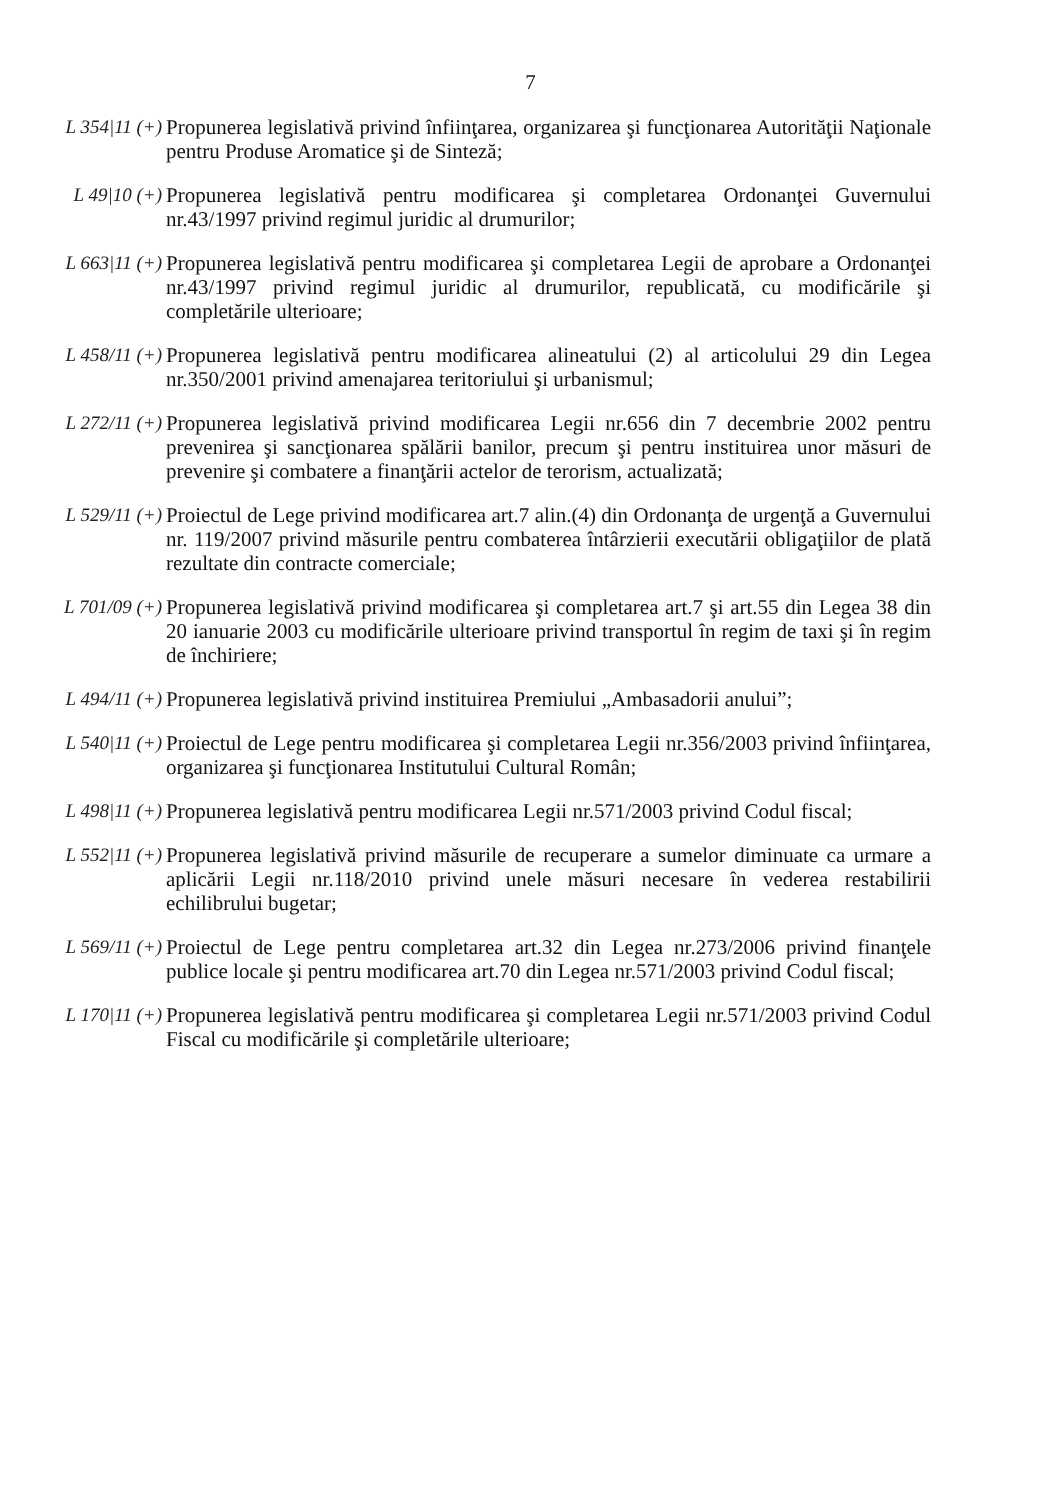7
L 354|11 (+)
Propunerea legislativă privind înfiinţarea, organizarea şi funcţionarea Autorităţii Naţionale pentru Produse Aromatice şi de Sinteză;
L 49|10 (+)
Propunerea legislativă pentru modificarea şi completarea Ordonanţei Guvernului nr.43/1997 privind regimul juridic al drumurilor;
L 663|11 (+)
Propunerea legislativă pentru modificarea şi completarea Legii de aprobare a Ordonanţei nr.43/1997 privind regimul juridic al drumurilor, republicată, cu modificările şi completările ulterioare;
L 458/11 (+)
Propunerea legislativă pentru modificarea alineatului (2) al articolului 29 din Legea nr.350/2001 privind amenajarea teritoriului şi urbanismul;
L 272/11 (+)
Propunerea legislativă privind modificarea Legii nr.656 din 7 decembrie 2002 pentru prevenirea şi sancţionarea spălării banilor, precum şi pentru instituirea unor măsuri de prevenire şi combatere a finanţării actelor de terorism, actualizată;
L 529/11 (+)
Proiectul de Lege privind modificarea art.7 alin.(4) din Ordonanţa de urgenţă a Guvernului nr. 119/2007 privind măsurile pentru combaterea întârzierii executării obligaţiilor de plată rezultate din contracte comerciale;
L 701/09 (+)
Propunerea legislativă privind modificarea şi completarea art.7 şi art.55 din Legea 38 din 20 ianuarie 2003 cu modificările ulterioare privind transportul în regim de taxi şi în regim de închiriere;
L 494/11 (+)
Propunerea legislativă privind instituirea Premiului „Ambasadorii anului”;
L 540|11 (+)
Proiectul de Lege pentru modificarea şi completarea Legii nr.356/2003 privind înfiinţarea, organizarea şi funcţionarea Institutului Cultural Român;
L 498|11 (+)
Propunerea legislativă pentru modificarea Legii nr.571/2003 privind Codul fiscal;
L 552|11 (+)
Propunerea legislativă privind măsurile de recuperare a sumelor diminuate ca urmare a aplicării Legii nr.118/2010 privind unele măsuri necesare în vederea restabilirii echilibrului bugetar;
L 569/11 (+)
Proiectul de Lege pentru completarea art.32 din Legea nr.273/2006 privind finanţele publice locale şi pentru modificarea art.70 din Legea nr.571/2003 privind Codul fiscal;
L 170|11 (+)
Propunerea legislativă pentru modificarea şi completarea Legii nr.571/2003 privind Codul Fiscal cu modificările şi completările ulterioare;